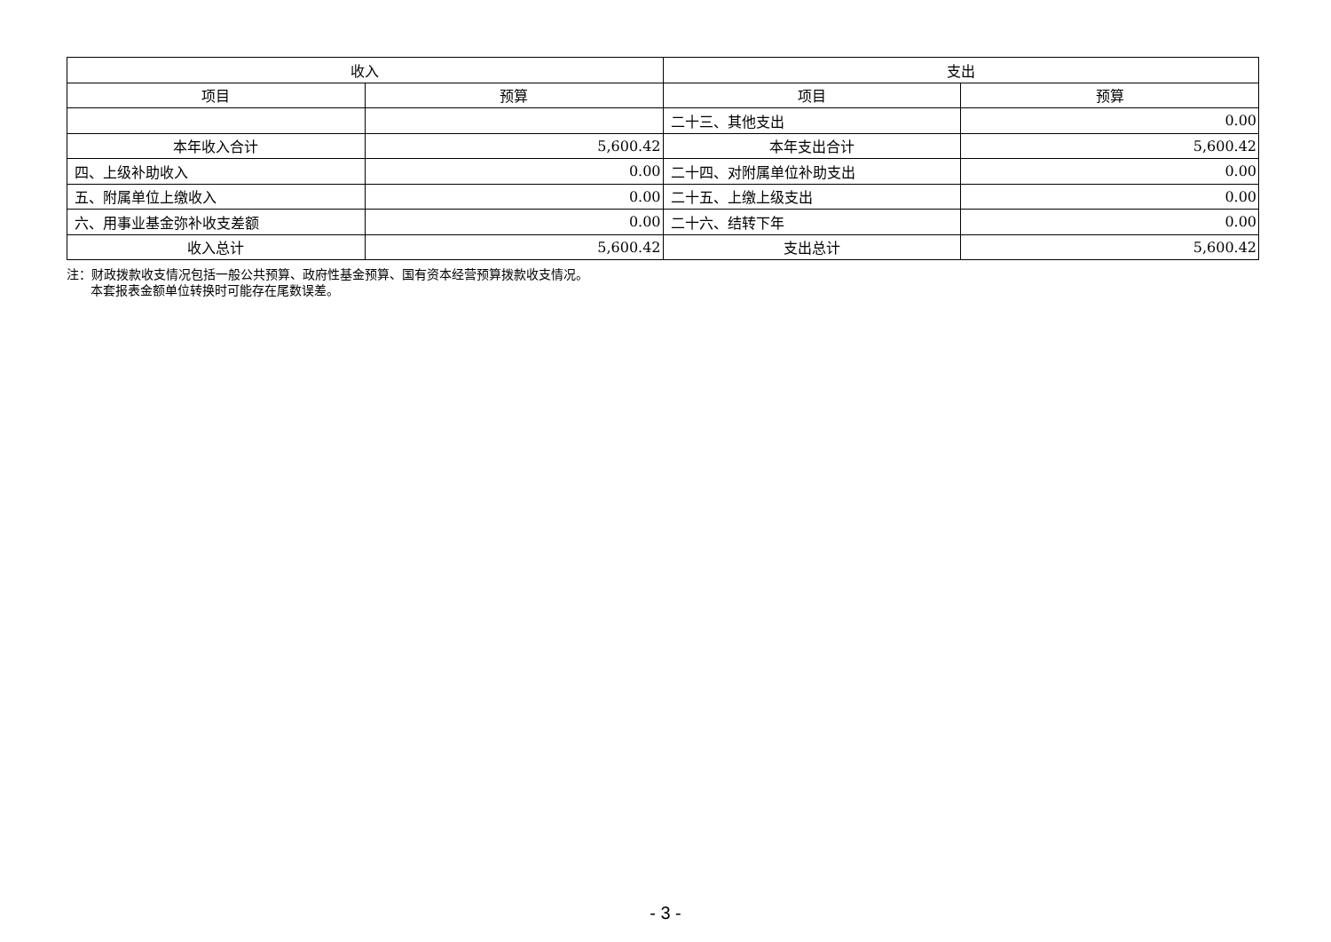| 收入 | | 支出 | |
| --- | --- | --- | --- |
| 项目 | 预算 | 项目 | 预算 |
| | | 二十三、其他支出 | 0.00 |
| 本年收入合计 | 5,600.42 | 本年支出合计 | 5,600.42 |
| 四、上级补助收入 | 0.00 | 二十四、对附属单位补助支出 | 0.00 |
| 五、附属单位上缴收入 | 0.00 | 二十五、上缴上级支出 | 0.00 |
| 六、用事业基金弥补收支差额 | 0.00 | 二十六、结转下年 | 0.00 |
| 收入总计 | 5,600.42 | 支出总计 | 5,600.42 |
注：财政拨款收支情况包括一般公共预算、政府性基金预算、国有资本经营预算拨款收支情况。
本套报表金额单位转换时可能存在尾数误差。
- 3 -